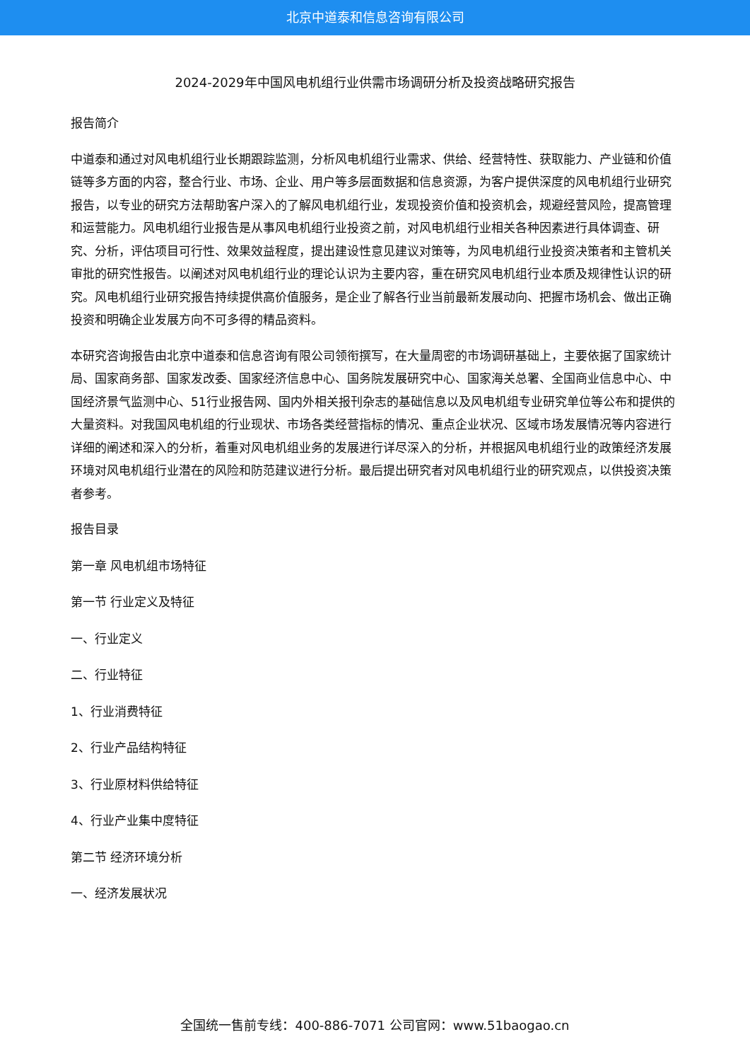北京中道泰和信息咨询有限公司
2024-2029年中国风电机组行业供需市场调研分析及投资战略研究报告
报告简介
中道泰和通过对风电机组行业长期跟踪监测，分析风电机组行业需求、供给、经营特性、获取能力、产业链和价值链等多方面的内容，整合行业、市场、企业、用户等多层面数据和信息资源，为客户提供深度的风电机组行业研究报告，以专业的研究方法帮助客户深入的了解风电机组行业，发现投资价值和投资机会，规避经营风险，提高管理和运营能力。风电机组行业报告是从事风电机组行业投资之前，对风电机组行业相关各种因素进行具体调查、研究、分析，评估项目可行性、效果效益程度，提出建设性意见建议对策等，为风电机组行业投资决策者和主管机关审批的研究性报告。以阐述对风电机组行业的理论认识为主要内容，重在研究风电机组行业本质及规律性认识的研究。风电机组行业研究报告持续提供高价值服务，是企业了解各行业当前最新发展动向、把握市场机会、做出正确投资和明确企业发展方向不可多得的精品资料。
本研究咨询报告由北京中道泰和信息咨询有限公司领衔撰写，在大量周密的市场调研基础上，主要依据了国家统计局、国家商务部、国家发改委、国家经济信息中心、国务院发展研究中心、国家海关总署、全国商业信息中心、中国经济景气监测中心、51行业报告网、国内外相关报刊杂志的基础信息以及风电机组专业研究单位等公布和提供的大量资料。对我国风电机组的行业现状、市场各类经营指标的情况、重点企业状况、区域市场发展情况等内容进行详细的阐述和深入的分析，着重对风电机组业务的发展进行详尽深入的分析，并根据风电机组行业的政策经济发展环境对风电机组行业潜在的风险和防范建议进行分析。最后提出研究者对风电机组行业的研究观点，以供投资决策者参考。
报告目录
第一章 风电机组市场特征
第一节 行业定义及特征
一、行业定义
二、行业特征
1、行业消费特征
2、行业产品结构特征
3、行业原材料供给特征
4、行业产业集中度特征
第二节 经济环境分析
一、经济发展状况
全国统一售前专线：400-886-7071 公司官网：www.51baogao.cn